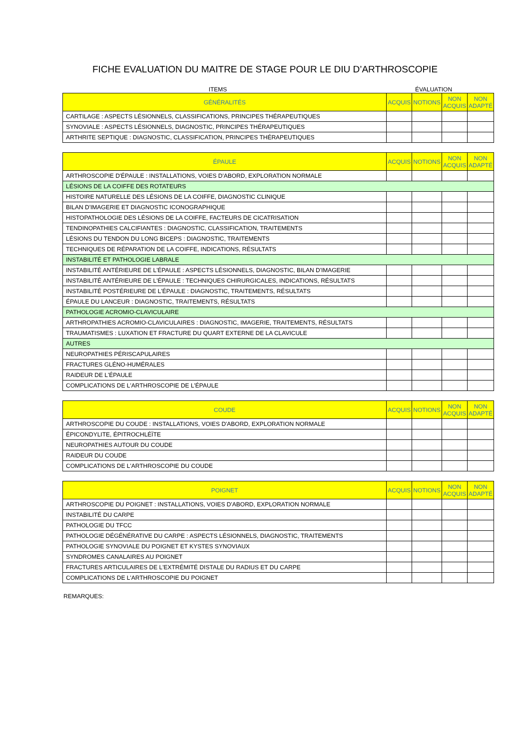FICHE EVALUATION DU MAITRE DE STAGE POUR LE DIU D’ARTHROSCOPIE
ITEMS ÉVALUATION
| GÉNÉRALITÉS | ACQUIS | NOTIONS | NON ACQUIS | NON ADAPTÉ |
| --- | --- | --- | --- | --- |
| CARTILAGE : ASPECTS LÉSIONNELS, CLASSIFICATIONS, PRINCIPES THÉRAPEUTIQUES | | | | |
| SYNOVIALE : ASPECTS LÉSIONNELS, DIAGNOSTIC, PRINCIPES THÉRAPEUTIQUES | | | | |
| ARTHRITE SEPTIQUE : DIAGNOSTIC, CLASSIFICATION, PRINCIPES THÉRAPEUTIQUES | | | | |
| ÉPAULE | ACQUIS | NOTIONS | NON ACQUIS | NON ADAPTÉ |
| --- | --- | --- | --- | --- |
| ARTHROSCOPIE D'ÉPAULE : INSTALLATIONS, VOIES D'ABORD, EXPLORATION NORMALE | | | | |
| LÉSIONS DE LA COIFFE DES ROTATEURS | | | | |
| HISTOIRE NATURELLE DES LÉSIONS DE LA COIFFE, DIAGNOSTIC CLINIQUE | | | | |
| BILAN D'IMAGERIE ET DIAGNOSTIC ICONOGRAPHIQUE | | | | |
| HISTOPATHOLOGIE DES LÉSIONS DE LA COIFFE, FACTEURS DE CICATRISATION | | | | |
| TENDINOPATHIES CALCIFIANTES : DIAGNOSTIC, CLASSIFICATION, TRAITEMENTS | | | | |
| LÉSIONS DU TENDON DU LONG BICEPS : DIAGNOSTIC, TRAITEMENTS | | | | |
| TECHNIQUES DE RÉPARATION DE LA COIFFE, INDICATIONS, RÉSULTATS | | | | |
| INSTABILITÉ ET PATHOLOGIE LABRALE | | | | |
| INSTABILITÉ ANTÉRIEURE DE L'ÉPAULE : ASPECTS LÉSIONNELS, DIAGNOSTIC, BILAN D'IMAGERIE | | | | |
| INSTABILITÉ ANTÉRIEURE DE L'ÉPAULE : TECHNIQUES CHIRURGICALES, INDICATIONS, RÉSULTATS | | | | |
| INSTABILITÉ POSTÉRIEURE DE L'ÉPAULE : DIAGNOSTIC, TRAITEMENTS, RÉSULTATS | | | | |
| ÉPAULE DU LANCEUR : DIAGNOSTIC, TRAITEMENTS, RÉSULTATS | | | | |
| PATHOLOGIE ACROMIO-CLAVICULAIRE | | | | |
| ARTHROPATHIES ACROMIO-CLAVICULAIRES : DIAGNOSTIC, IMAGERIE, TRAITEMENTS, RÉSULTATS | | | | |
| TRAUMATISMES : LUXATION ET FRACTURE DU QUART EXTERNE DE LA CLAVICULE | | | | |
| AUTRES | | | | |
| NEUROPATHIES PÉRISCAPULAIRES | | | | |
| FRACTURES GLÉNO-HUMÉRALES | | | | |
| RAIDEUR DE L'ÉPAULE | | | | |
| COMPLICATIONS DE L'ARTHROSCOPIE DE L'ÉPAULE | | | | |
| COUDE | ACQUIS | NOTIONS | NON ACQUIS | NON ADAPTÉ |
| --- | --- | --- | --- | --- |
| ARTHROSCOPIE DU COUDE : INSTALLATIONS, VOIES D'ABORD, EXPLORATION NORMALE | | | | |
| ÉPICONDYLITE, ÉPITROCHLÉÏTE | | | | |
| NEUROPATHIES AUTOUR DU COUDE | | | | |
| RAIDEUR DU COUDE | | | | |
| COMPLICATIONS DE L'ARTHROSCOPIE DU COUDE | | | | |
| POIGNET | ACQUIS | NOTIONS | NON ACQUIS | NON ADAPTÉ |
| --- | --- | --- | --- | --- |
| ARTHROSCOPIE DU POIGNET : INSTALLATIONS, VOIES D'ABORD, EXPLORATION NORMALE | | | | |
| INSTABILITÉ DU CARPE | | | | |
| PATHOLOGIE DU TFCC | | | | |
| PATHOLOGIE DÉGÉNÉRATIVE DU CARPE : ASPECTS LÉSIONNELS, DIAGNOSTIC, TRAITEMENTS | | | | |
| PATHOLOGIE SYNOVIALE DU POIGNET ET KYSTES SYNOVIAUX | | | | |
| SYNDROMES CANALAIRES AU POIGNET | | | | |
| FRACTURES ARTICULAIRES DE L'EXTRÉMITÉ DISTALE DU RADIUS ET DU CARPE | | | | |
| COMPLICATIONS DE L'ARTHROSCOPIE DU POIGNET | | | | |
REMARQUES: